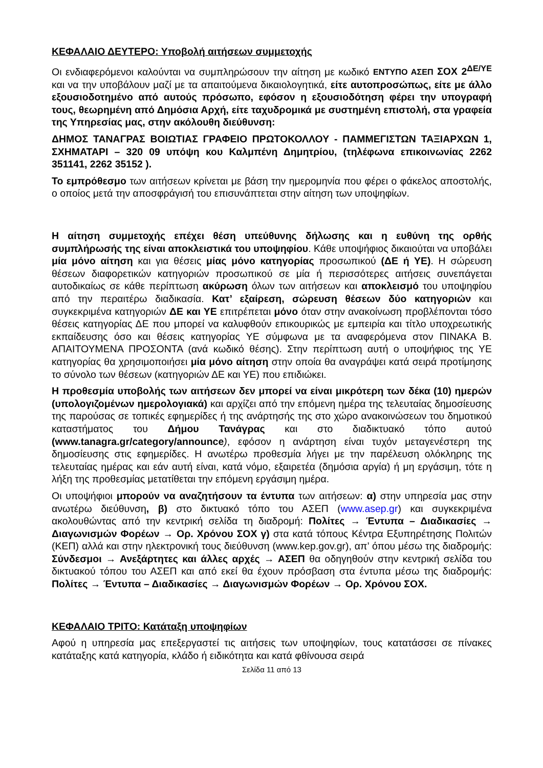ΚΕΦΑΛΑΙΟ ΔΕΥΤΕΡΟ: Υποβολή αιτήσεων συμμετοχής
Οι ενδιαφερόμενοι καλούνται να συμπληρώσουν την αίτηση με κωδικό ΕΝΤΥΠΟ ΑΣΕΠ ΣΟΧ 2<sup>ΔΕ/ΥΕ</sup> και να την υποβάλουν μαζί με τα απαιτούμενα δικαιολογητικά, είτε αυτοπροσώπως, είτε με άλλο εξουσιοδοτημένο από αυτούς πρόσωπο, εφόσον η εξουσιοδότηση φέρει την υπογραφή τους, θεωρημένη από Δημόσια Αρχή, είτε ταχυδρομικά με συστημένη επιστολή, στα γραφεία της Υπηρεσίας μας, στην ακόλουθη διεύθυνση:
ΔΗΜΟΣ ΤΑΝΑΓΡΑΣ ΒΟΙΩΤΙΑΣ ΓΡΑΦΕΙΟ ΠΡΩΤΟΚΟΛΛΟΥ - ΠΑΜΜΕΓΙΣΤΩΝ ΤΑΞΙΑΡΧΩΝ 1, ΣΧΗΜΑΤΑΡΙ – 320 09 υπόψη κου Καλμπένη Δημητρίου, (τηλέφωνα επικοινωνίας 2262 351141, 2262 35152 ).
Το εμπρόθεσμο των αιτήσεων κρίνεται με βάση την ημερομηνία που φέρει ο φάκελος αποστολής, ο οποίος μετά την αποσφράγισή του επισυνάπτεται στην αίτηση των υποψηφίων.
Η αίτηση συμμετοχής επέχει θέση υπεύθυνης δήλωσης και η ευθύνη της ορθής συμπλήρωσής της είναι αποκλειστικά του υποψηφίου. Κάθε υποψήφιος δικαιούται να υποβάλει μία μόνο αίτηση και για θέσεις μίας μόνο κατηγορίας προσωπικού (ΔΕ ή ΥΕ). Η σώρευση θέσεων διαφορετικών κατηγοριών προσωπικού σε μία ή περισσότερες αιτήσεις συνεπάγεται αυτοδικαίως σε κάθε περίπτωση ακύρωση όλων των αιτήσεων και αποκλεισμό του υποψηφίου από την περαιτέρω διαδικασία. Κατ’ εξαίρεση, σώρευση θέσεων δύο κατηγοριών και συγκεκριμένα κατηγοριών ΔΕ και ΥΕ επιτρέπεται μόνο όταν στην ανακοίνωση προβλέπονται τόσο θέσεις κατηγορίας ΔΕ που μπορεί να καλυφθούν επικουρικώς με εμπειρία και τίτλο υποχρεωτικής εκπαίδευσης όσο και θέσεις κατηγορίας ΥΕ σύμφωνα με τα αναφερόμενα στον ΠΙΝΑΚΑ Β. ΑΠΑΙΤΟΥΜΕΝΑ ΠΡΟΣΟΝΤΑ (ανά κωδικό θέσης). Στην περίπτωση αυτή ο υποψήφιος της ΥΕ κατηγορίας θα χρησιμοποιήσει μία μόνο αίτηση στην οποία θα αναγράψει κατά σειρά προτίμησης το σύνολο των θέσεων (κατηγοριών ΔΕ και ΥΕ) που επιδιώκει.
Η προθεσμία υποβολής των αιτήσεων δεν μπορεί να είναι μικρότερη των δέκα (10) ημερών (υπολογιζομένων ημερολογιακά) και αρχίζει από την επόμενη ημέρα της τελευταίας δημοσίευσης της παρούσας σε τοπικές εφημερίδες ή της ανάρτησής της στο χώρο ανακοινώσεων του δημοτικού καταστήματος του Δήμου Τανάγρας και στο διαδικτυακό τόπο αυτού (www.tanagra.gr/category/announce), εφόσον η ανάρτηση είναι τυχόν μεταγενέστερη της δημοσίευσης στις εφημερίδες. Η ανωτέρω προθεσμία λήγει με την παρέλευση ολόκληρης της τελευταίας ημέρας και εάν αυτή είναι, κατά νόμο, εξαιρετέα (δημόσια αργία) ή μη εργάσιμη, τότε η λήξη της προθεσμίας μετατίθεται την επόμενη εργάσιμη ημέρα.
Οι υποψήφιοι μπορούν να αναζητήσουν τα έντυπα των αιτήσεων: α) στην υπηρεσία μας στην ανωτέρω διεύθυνση, β) στο δικτυακό τόπο του ΑΣΕΠ (www.asep.gr) και συγκεκριμένα ακολουθώντας από την κεντρική σελίδα τη διαδρομή: Πολίτες → Έντυπα – Διαδικασίες → Διαγωνισμών Φορέων → Ορ. Χρόνου ΣΟΧ γ) στα κατά τόπους Κέντρα Εξυπηρέτησης Πολιτών (ΚΕΠ) αλλά και στην ηλεκτρονική τους διεύθυνση (www.kep.gov.gr), απ’ όπου μέσω της διαδρομής: Σύνδεσμοι → Ανεξάρτητες και άλλες αρχές → ΑΣΕΠ θα οδηγηθούν στην κεντρική σελίδα του δικτυακού τόπου του ΑΣΕΠ και από εκεί θα έχουν πρόσβαση στα έντυπα μέσω της διαδρομής: Πολίτες → Έντυπα – Διαδικασίες → Διαγωνισμών Φορέων → Ορ. Χρόνου ΣΟΧ.
ΚΕΦΑΛΑΙΟ ΤΡΙΤΟ: Κατάταξη υποψηφίων
Αφού η υπηρεσία μας επεξεργαστεί τις αιτήσεις των υποψηφίων, τους κατατάσσει σε πίνακες κατάταξης κατά κατηγορία, κλάδο ή ειδικότητα και κατά φθίνουσα σειρά
Σελίδα 11 από 13